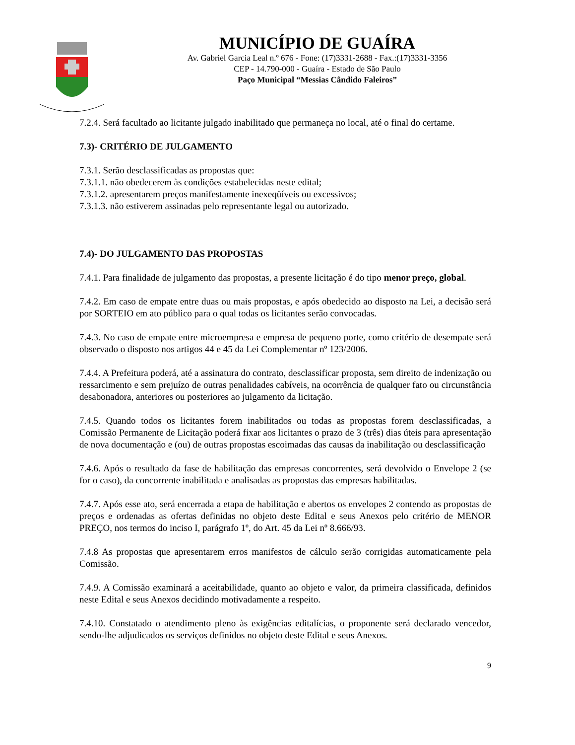MUNICÍPIO DE GUAÍRA
Av. Gabriel Garcia Leal n.º 676 - Fone: (17)3331-2688 - Fax.:(17)3331-3356
CEP - 14.790-000 - Guaíra - Estado de São Paulo
Paço Municipal “Messias Cândido Faleiros”
7.2.4. Será facultado ao licitante julgado inabilitado que permaneça no local, até o final do certame.
7.3)- CRITÉRIO DE JULGAMENTO
7.3.1. Serão desclassificadas as propostas que:
7.3.1.1. não obedecerem às condições estabelecidas neste edital;
7.3.1.2. apresentarem preços manifestamente inexeqüíveis ou excessivos;
7.3.1.3. não estiverem assinadas pelo representante legal ou autorizado.
7.4)- DO JULGAMENTO DAS PROPOSTAS
7.4.1. Para finalidade de julgamento das propostas, a presente licitação é do tipo menor preço, global.
7.4.2. Em caso de empate entre duas ou mais propostas, e após obedecido ao disposto na Lei, a decisão será por SORTEIO em ato público para o qual todas os licitantes serão convocadas.
7.4.3. No caso de empate entre microempresa e empresa de pequeno porte, como critério de desempate será observado o disposto nos artigos 44 e 45 da Lei Complementar nº 123/2006.
7.4.4. A Prefeitura poderá, até a assinatura do contrato, desclassificar proposta, sem direito de indenização ou ressarcimento e sem prejuízo de outras penalidades cabíveis, na ocorrência de qualquer fato ou circunstância desabonadora, anteriores ou posteriores ao julgamento da licitação.
7.4.5. Quando todos os licitantes forem inabilitados ou todas as propostas forem desclassificadas, a Comissão Permanente de Licitação poderá fixar aos licitantes o prazo de 3 (três) dias úteis para apresentação de nova documentação e (ou) de outras propostas escoimadas das causas da inabilitação ou desclassificação
7.4.6. Após o resultado da fase de habilitação das empresas concorrentes, será devolvido o Envelope 2 (se for o caso), da concorrente inabilitada e analisadas as propostas das empresas habilitadas.
7.4.7. Após esse ato, será encerrada a etapa de habilitação e abertos os envelopes 2 contendo as propostas de preços e ordenadas as ofertas definidas no objeto deste Edital e seus Anexos pelo critério de MENOR PREÇO, nos termos do inciso I, parágrafo 1º, do Art. 45 da Lei nº 8.666/93.
7.4.8 As propostas que apresentarem erros manifestos de cálculo serão corrigidas automaticamente pela Comissão.
7.4.9. A Comissão examinará a aceitabilidade, quanto ao objeto e valor, da primeira classificada, definidos neste Edital e seus Anexos decidindo motivadamente a respeito.
7.4.10. Constatado o atendimento pleno às exigências editalícias, o proponente será declarado vencedor, sendo-lhe adjudicados os serviços definidos no objeto deste Edital e seus Anexos.
9